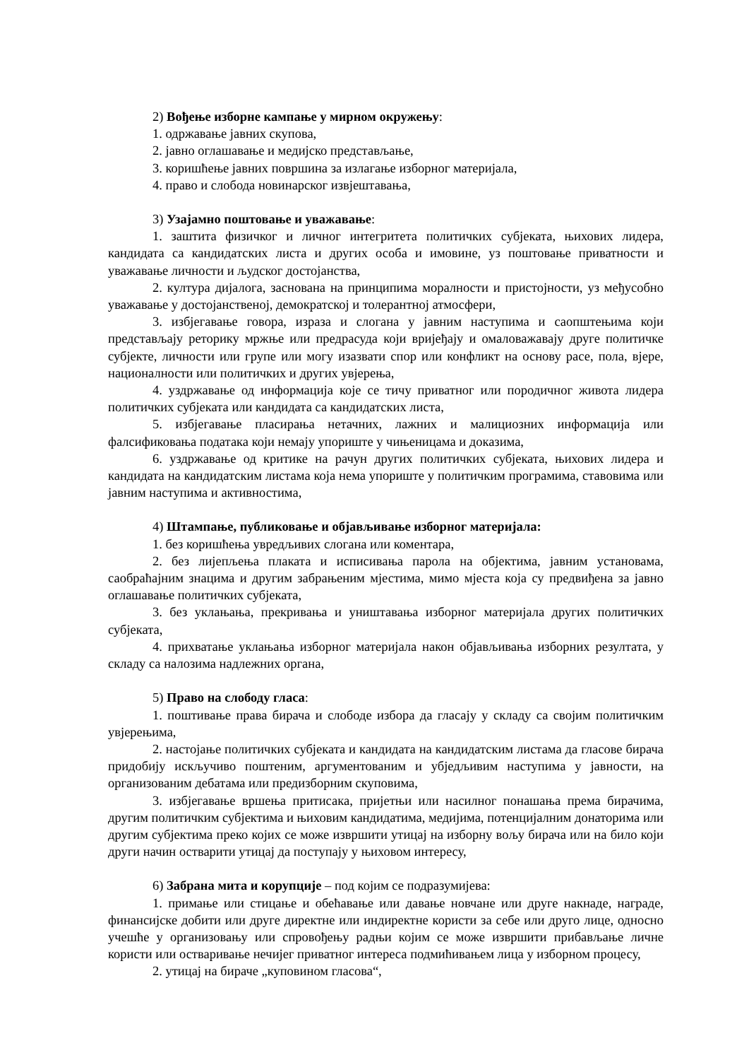2) Вођење изборне кампање у мирном окружењу:
1. одржавање јавних скупова,
2. јавно оглашавање и медијско представљање,
3. коришћење јавних површина за излагање изборног материјала,
4. право и слобода новинарског извјештавања,
3) Узајамно поштовање и уважавање:
1. заштита физичког и личног интегритета политичких субјеката, њихових лидера, кандидата са кандидатских листа и других особа и имовине, уз поштовање приватности и уважавање личности и људског достојанства,
2. култура дијалога, заснована на принципима моралности и пристојности, уз међусобно уважавање у достојанственој, демократској и толерантној атмосфери,
3. избјегавање говора, израза и слогана у јавним наступима и саопштењима који представљају реторику мржње или предрасуда који вријеђају и омаловажавају друге политичке субјекте, личности или групе или могу изазвати спор или конфликт на основу расе, пола, вјере, националности или политичких и других увјерења,
4. уздржавање од информација које се тичу приватног или породичног живота лидера политичких субјеката или кандидата са кандидатских листа,
5. избјегавање пласирања нетачних, лажних и малициозних информација или фалсификовања података који немају упориште у чињеницама и доказима,
6. уздржавање од критике на рачун других политичких субјеката, њихових лидера и кандидата на кандидатским листама која нема упориште у политичким програмима, ставовима или јавним наступима и активностима,
4) Штампање, публиковање и објављивање изборног материјала:
1. без коришћења увредљивих слогана или коментара,
2. без лијепљења плаката и исписивања парола на објектима, јавним установама, саобраћајним знацима и другим забрањеним мјестима, мимо мјеста која су предвиђена за јавно оглашавање политичких субјеката,
3. без уклањања, прекривања и уништавања изборног материјала других политичких субјеката,
4. прихватање уклањања изборног материјала након објављивања изборних резултата, у складу са налозима надлежних органа,
5) Право на слободу гласа:
1. поштивање права бирача и слободе избора да гласају у складу са својим политичким увјерењима,
2. настојање политичких субјеката и кандидата на кандидатским листама да гласове бирача придобију искључиво поштеним, аргументованим и убједљивим наступима у јавности, на организованим дебатама или предизборним скуповима,
3. избјегавање вршења притисака, пријетњи или насилног понашања према бирачима, другим политичким субјектима и њиховим кандидатима, медијима, потенцијалним донаторима или другим субјектима преко којих се може извршити утицај на изборну вољу бирача или на било који други начин остварити утицај да поступају у њиховом интересу,
6) Забрана мита и корупције – под којим се подразумијева:
1. примање или стицање и обећавање или давање новчане или друге накнаде, награде, финансијске добити или друге директне или индиректне користи за себе или друго лице, односно учешће у организовању или спровођењу радњи којим се може извршити прибављање личне користи или остваривање нечијег приватног интереса подмићивањем лица у изборном процесу,
2. утицај на бираче „куповином гласова“,